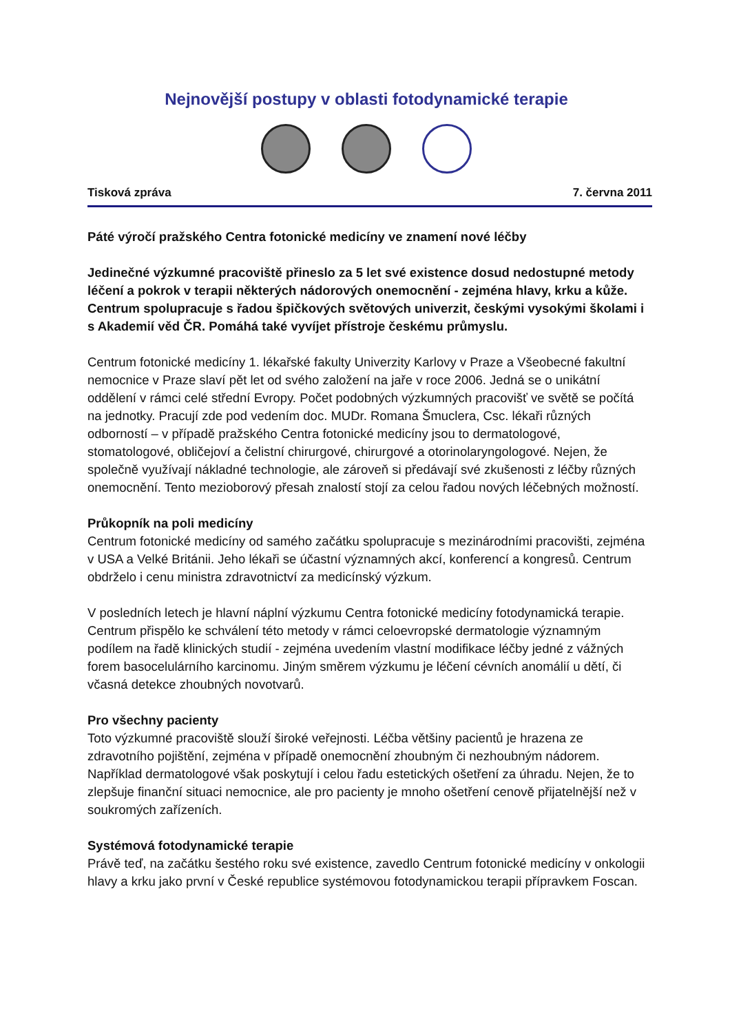Nejnovější postupy v oblasti fotodynamické terapie
Tisková zpráva 7. června 2011
Páté výročí pražského Centra fotonické medicíny ve znamení nové léčby
Jedinečné výzkumné pracoviště přineslo za 5 let své existence dosud nedostupné metody léčení a pokrok v terapii některých nádorových onemocnění - zejména hlavy, krku a kůže. Centrum spolupracuje s řadou špičkových světových univerzit, českými vysokými školami i s Akademií věd ČR. Pomáhá také vyvíjet přístroje českému průmyslu.
Centrum fotonické medicíny 1. lékařské fakulty Univerzity Karlovy v Praze a Všeobecné fakultní nemocnice v Praze slaví pět let od svého založení na jaře v roce 2006. Jedná se o unikátní oddělení v rámci celé střední Evropy. Počet podobných výzkumných pracovišť ve světě se počítá na jednotky. Pracují zde pod vedením doc. MUDr. Romana Šmuclera, Csc. lékaři různých odborností – v případě pražského Centra fotonické medicíny jsou to dermatologové, stomatologové, obličejoví a čelistní chirurgové, chirurgové a otorinolaryngologové. Nejen, že společně využívají nákladné technologie, ale zároveň si předávají své zkušenosti z léčby různých onemocnění. Tento mezioborový přesah znalostí stojí za celou řadou nových léčebných možností.
Průkopník na poli medicíny
Centrum fotonické medicíny od samého začátku spolupracuje s mezinárodními pracovišti, zejména v USA a Velké Británii. Jeho lékaři se účastní významných akcí, konferencí a kongresů. Centrum obdrželo i cenu ministra zdravotnictví za medicínský výzkum.
V posledních letech je hlavní náplní výzkumu Centra fotonické medicíny fotodynamická terapie. Centrum přispělo ke schválení této metody v rámci celoevropské dermatologie významným podílem na řadě klinických studií - zejména uvedením vlastní modifikace léčby jedné z vážných forem basocelulárního karcinomu. Jiným směrem výzkumu je léčení cévních anomálií u dětí, či včasná detekce zhoubných novotvarů.
Pro všechny pacienty
Toto výzkumné pracoviště slouží široké veřejnosti. Léčba většiny pacientů je hrazena ze zdravotního pojištění, zejména v případě onemocnění zhoubným či nezhoubným nádorem. Například dermatologové však poskytují i celou řadu estetických ošetření za úhradu. Nejen, že to zlepšuje finanční situaci nemocnice, ale pro pacienty je mnoho ošetření cenově přijatelnější než v soukromých zařízeních.
Systémová fotodynamické terapie
Právě teď, na začátku šestého roku své existence, zavedlo Centrum fotonické medicíny v onkologii hlavy a krku jako první v České republice systémovou fotodynamickou terapii přípravkem Foscan.